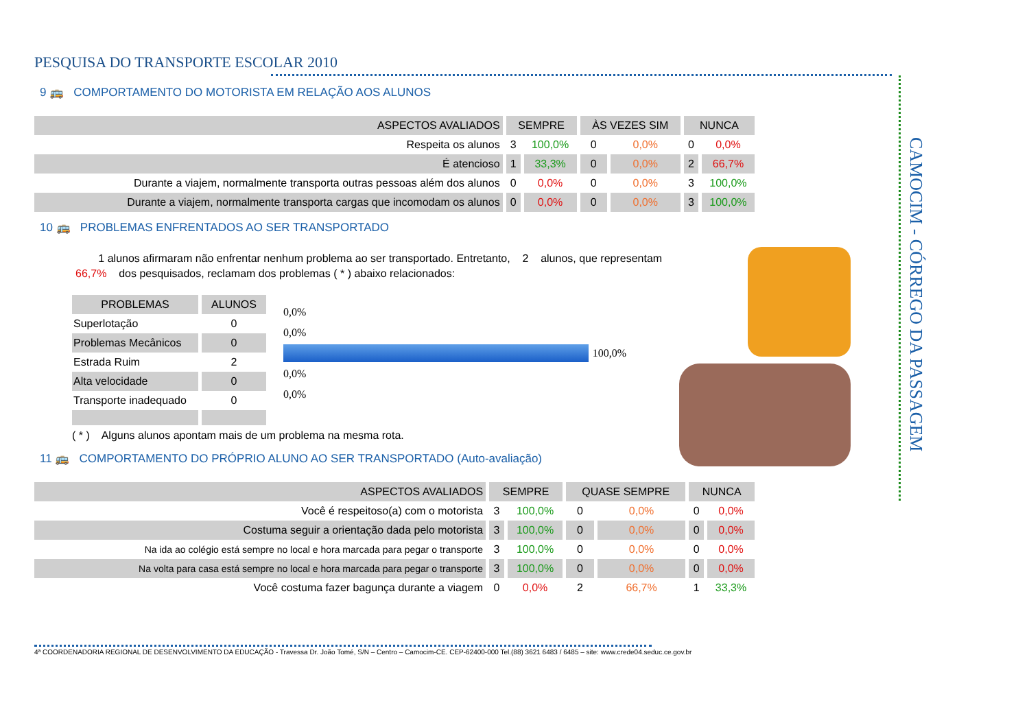CAMOCIM - CÓRREGO DA PASSAGEM
PESQUISA DO TRANSPORTE ESCOLAR 2010
9 🚌 COMPORTAMENTO DO MOTORISTA EM RELAÇÃO AOS ALUNOS
| ASPECTOS AVALIADOS | SEMPRE | | ÀS VEZES SIM | | NUNCA | |
| --- | --- | --- | --- | --- | --- | --- |
| Respeita os alunos | 3 | 100,0% | 0 | 0,0% | 0 | 0,0% |
| É atencioso | 1 | 33,3% | 0 | 0,0% | 2 | 66,7% |
| Durante a viajem, normalmente transporta outras pessoas além dos alunos | 0 | 0,0% | 0 | 0,0% | 3 | 100,0% |
| Durante a viajem, normalmente transporta cargas que incomodam os alunos | 0 | 0,0% | 0 | 0,0% | 3 | 100,0% |
10 🚌 PROBLEMAS ENFRENTADOS AO SER TRANSPORTADO
1 alunos afirmaram não enfrentar nenhum problema ao ser transportado. Entretanto, 2 alunos, que representam
66,7% dos pesquisados, reclamam dos problemas ( * ) abaixo relacionados:
| PROBLEMAS | ALUNOS |
| --- | --- |
| Superlotação | 0 |
| Problemas Mecânicos | 0 |
| Estrada Ruim | 2 |
| Alta velocidade | 0 |
| Transporte inadequado | 0 |
0,0%
0,0%
100,0%
0,0%
0,0%
( * ) Alguns alunos apontam mais de um problema na mesma rota.
11 🚌 COMPORTAMENTO DO PRÓPRIO ALUNO AO SER TRANSPORTADO (Auto-avaliação)
| ASPECTOS AVALIADOS | SEMPRE | | QUASE SEMPRE | | NUNCA | |
| --- | --- | --- | --- | --- | --- | --- |
| Você é respeitoso(a) com o motorista | 3 | 100,0% | 0 | 0,0% | 0 | 0,0% |
| Costuma seguir a orientação dada pelo motorista | 3 | 100,0% | 0 | 0,0% | 0 | 0,0% |
| Na ida ao colégio está sempre no local e hora marcada para pegar o transporte | 3 | 100,0% | 0 | 0,0% | 0 | 0,0% |
| Na volta para casa está sempre no local e hora marcada para pegar o transporte | 3 | 100,0% | 0 | 0,0% | 0 | 0,0% |
| Você costuma fazer bagunça durante a viagem | 0 | 0,0% | 2 | 66,7% | 1 | 33,3% |
4ª COORDENADORIA REGIONAL DE DESENVOLVIMENTO DA EDUCAÇÃO - Travessa Dr. João Tomé, S/N – Centro – Camocim-CE. CEP-62400-000 Tel.(88) 3621 6483 / 6485 – site: www.crede04.seduc.ce.gov.br